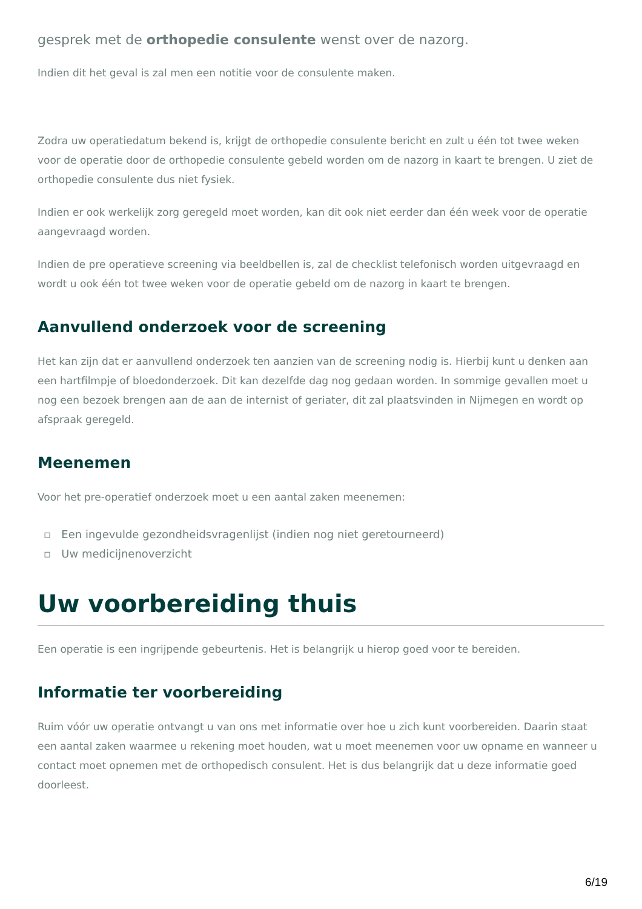gesprek met de orthopedie consulente wenst over de nazorg.
Indien dit het geval is zal men een notitie voor de consulente maken.
Zodra uw operatiedatum bekend is, krijgt de orthopedie consulente bericht en zult u één tot twee weken voor de operatie door de orthopedie consulente gebeld worden om de nazorg in kaart te brengen. U ziet de orthopedie consulente dus niet fysiek.
Indien er ook werkelijk zorg geregeld moet worden, kan dit ook niet eerder dan één week voor de operatie aangevraagd worden.
Indien de pre operatieve screening via beeldbellen is, zal de checklist telefonisch worden uitgevraagd en wordt u ook één tot twee weken voor de operatie gebeld om de nazorg in kaart te brengen.
Aanvullend onderzoek voor de screening
Het kan zijn dat er aanvullend onderzoek ten aanzien van de screening nodig is. Hierbij kunt u denken aan een hartfilmpje of bloedonderzoek. Dit kan dezelfde dag nog gedaan worden. In sommige gevallen moet u nog een bezoek brengen aan de aan de internist of geriater, dit zal plaatsvinden in Nijmegen en wordt op afspraak geregeld.
Meenemen
Voor het pre-operatief onderzoek moet u een aantal zaken meenemen:
▫ Een ingevulde gezondheidsvragenlijst (indien nog niet geretourneerd)
▫ Uw medicijnenoverzicht
Uw voorbereiding thuis
Een operatie is een ingrijpende gebeurtenis. Het is belangrijk u hierop goed voor te bereiden.
Informatie ter voorbereiding
Ruim vóór uw operatie ontvangt u van ons met informatie over hoe u zich kunt voorbereiden. Daarin staat een aantal zaken waarmee u rekening moet houden, wat u moet meenemen voor uw opname en wanneer u contact moet opnemen met de orthopedisch consulent. Het is dus belangrijk dat u deze informatie goed doorleest.
6/19